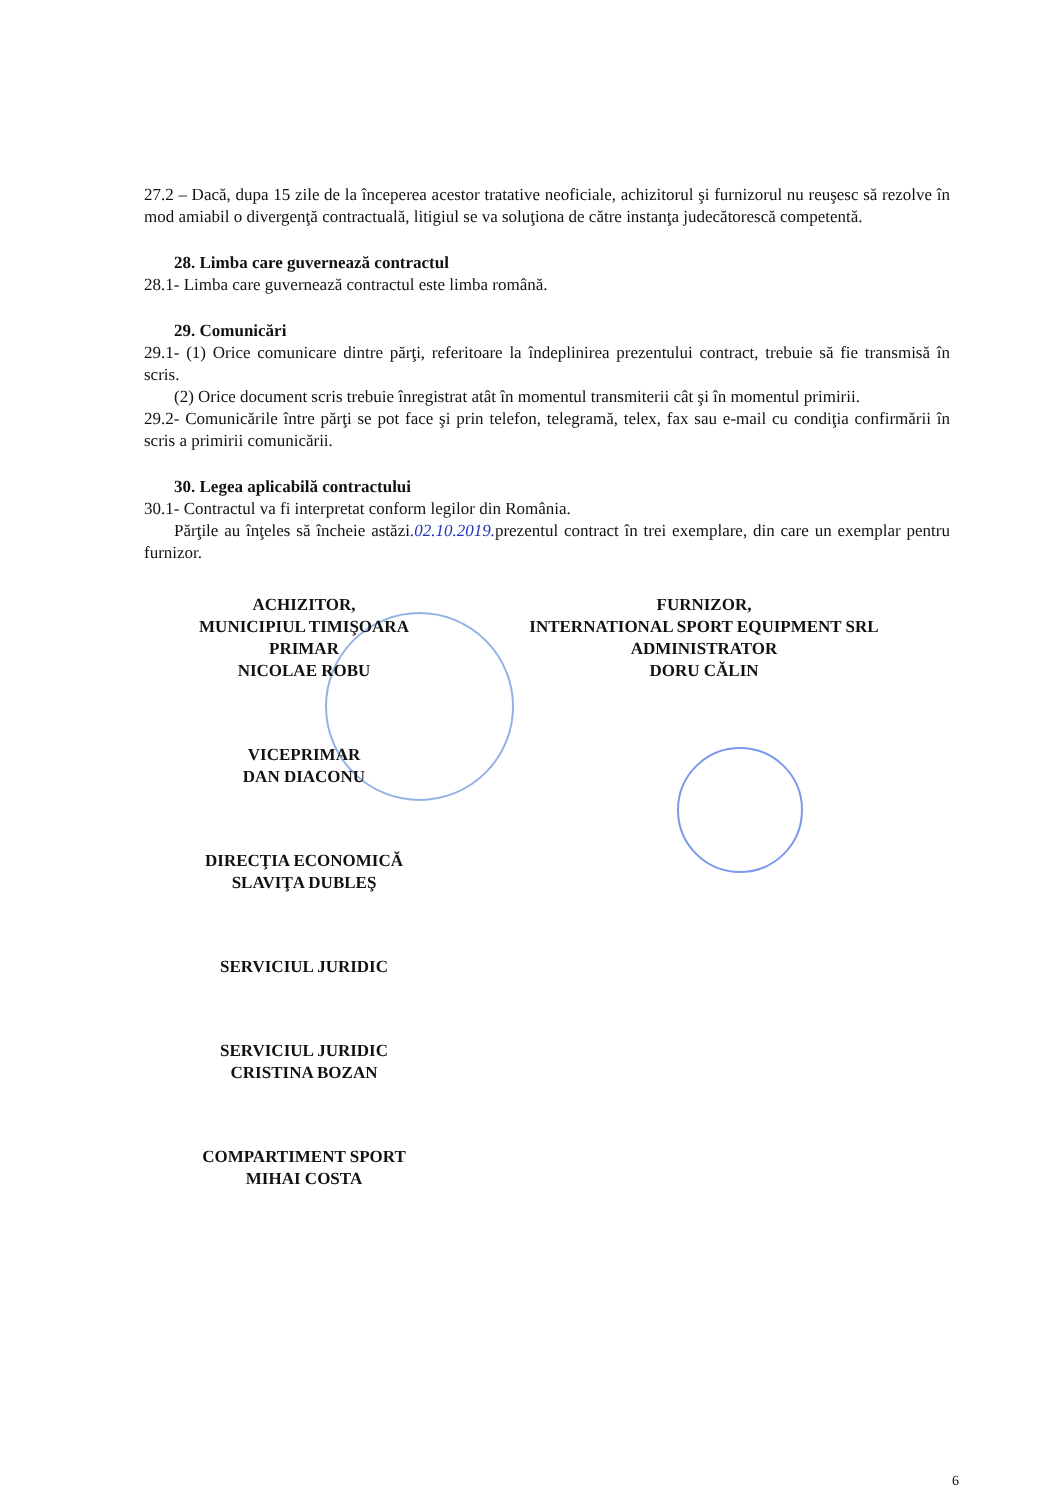27.2 – Dacă, dupa 15 zile de la începerea acestor tratative neoficiale, achizitorul şi furnizorul nu reuşesc să rezolve în mod amiabil o divergenţă contractuală, litigiul se va soluţiona de către instanţa judecătorescă competentă.
28. Limba care guvernează contractul
28.1- Limba care guvernează contractul este limba română.
29. Comunicări
29.1- (1) Orice comunicare dintre părţi, referitoare la îndeplinirea prezentului contract, trebuie să fie transmisă în scris.
(2) Orice document scris trebuie înregistrat atât în momentul transmiterii cât şi în momentul primirii.
29.2- Comunicările între părţi se pot face şi prin telefon, telegramă, telex, fax sau e-mail cu condiţia confirmării în scris a primirii comunicării.
30. Legea aplicabilă contractului
30.1- Contractul va fi interpretat conform legilor din România.
Părţile au înţeles să încheie astăzi.02.10.2019. prezentul contract în trei exemplare, din care un exemplar pentru furnizor.
ACHIZITOR,
MUNICIPIUL TIMIŞOARA
PRIMAR
NICOLAE ROBU
VICEPRIMAR
DAN DIACONU
DIRECŢIA ECONOMICĂ
SLAVIŢA DUBLEŞ
SERVICIUL JURIDIC
SERVICIUL JURIDIC
CRISTINA BOZAN
COMPARTIMENT SPORT
MIHAI COSTA
FURNIZOR,
INTERNATIONAL SPORT EQUIPMENT SRL
ADMINISTRATOR
DORU CĂLIN
6